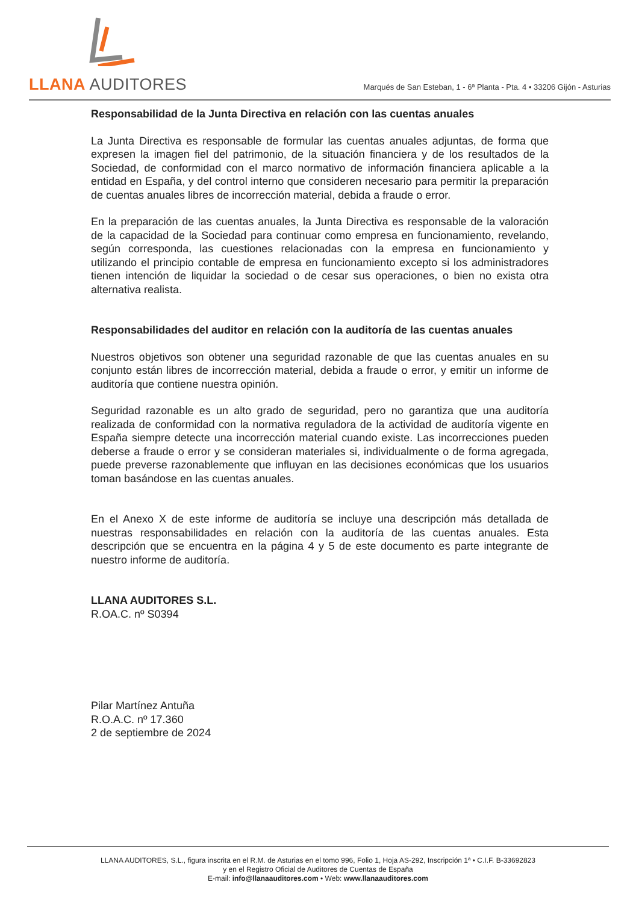LLANA AUDITORES
Marqués de San Esteban, 1 - 6ª Planta - Pta. 4 • 33206 Gijón - Asturias
Responsabilidad de la Junta Directiva en relación con las cuentas anuales
La Junta Directiva es responsable de formular las cuentas anuales adjuntas, de forma que expresen la imagen fiel del patrimonio, de la situación financiera y de los resultados de la Sociedad, de conformidad con el marco normativo de información financiera aplicable a la entidad en España, y del control interno que consideren necesario para permitir la preparación de cuentas anuales libres de incorrección material, debida a fraude o error.
En la preparación de las cuentas anuales, la Junta Directiva es responsable de la valoración de la capacidad de la Sociedad para continuar como empresa en funcionamiento, revelando, según corresponda, las cuestiones relacionadas con la empresa en funcionamiento y utilizando el principio contable de empresa en funcionamiento excepto si los administradores tienen intención de liquidar la sociedad o de cesar sus operaciones, o bien no exista otra alternativa realista.
Responsabilidades del auditor en relación con la auditoría de las cuentas anuales
Nuestros objetivos son obtener una seguridad razonable de que las cuentas anuales en su conjunto están libres de incorrección material, debida a fraude o error, y emitir un informe de auditoría que contiene nuestra opinión.
Seguridad razonable es un alto grado de seguridad, pero no garantiza que una auditoría realizada de conformidad con la normativa reguladora de la actividad de auditoría vigente en España siempre detecte una incorrección material cuando existe. Las incorrecciones pueden deberse a fraude o error y se consideran materiales si, individualmente o de forma agregada, puede preverse razonablemente que influyan en las decisiones económicas que los usuarios toman basándose en las cuentas anuales.
En el Anexo X de este informe de auditoría se incluye una descripción más detallada de nuestras responsabilidades en relación con la auditoría de las cuentas anuales. Esta descripción que se encuentra en la página 4 y 5 de este documento es parte integrante de nuestro informe de auditoría.
LLANA AUDITORES S.L.
R.OA.C. nº S0394
Pilar Martínez Antuña
R.O.A.C. nº 17.360
2 de septiembre de 2024
LLANA AUDITORES, S.L., figura inscrita en el R.M. de Asturias en el tomo 996, Folio 1, Hoja AS-292, Inscripción 1ª • C.I.F. B-33692823
y en el Registro Oficial de Auditores de Cuentas de España
E-mail: info@llanaauditores.com • Web: www.llanaauditores.com